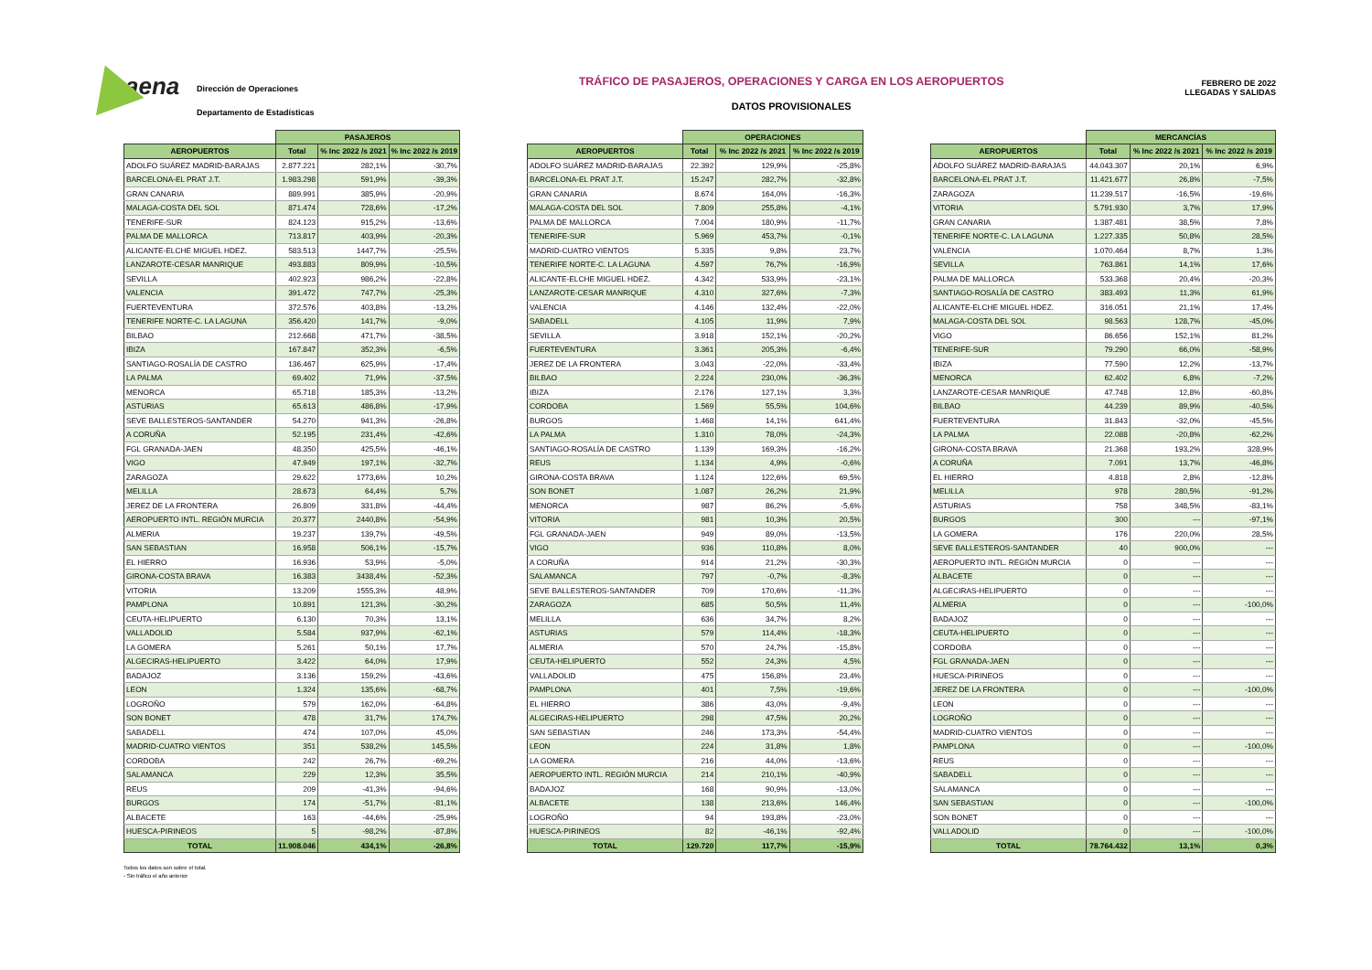aena
Dirección de Operaciones
Departamento de Estadísticas
TRÁFICO DE PASAJEROS, OPERACIONES Y CARGA EN LOS AEROPUERTOS
DATOS PROVISIONALES
FEBRERO DE 2022
LLEGADAS Y SALIDAS
| | PASAJEROS | | |
| --- | --- | --- | --- |
| AEROPUERTOS | Total | % Inc 2022 /s 2021 | % Inc 2022 /s 2019 |
| ADOLFO SUÁREZ MADRID-BARAJAS | 2.877.221 | 282,1% | -30,7% |
| BARCELONA-EL PRAT J.T. | 1.983.298 | 591,9% | -39,3% |
| GRAN CANARIA | 889.991 | 385,9% | -20,9% |
| MALAGA-COSTA DEL SOL | 871.474 | 728,6% | -17,2% |
| TENERIFE-SUR | 824.123 | 915,2% | -13,6% |
| PALMA DE MALLORCA | 713.817 | 403,9% | -20,3% |
| ALICANTE-ELCHE MIGUEL HDEZ. | 583.513 | 1447,7% | -25,5% |
| LANZAROTE-CESAR MANRIQUE | 493.883 | 809,9% | -10,5% |
| SEVILLA | 402.923 | 986,2% | -22,8% |
| VALENCIA | 391.472 | 747,7% | -25,3% |
| FUERTEVENTURA | 372.576 | 403,8% | -13,2% |
| TENERIFE NORTE-C. LA LAGUNA | 356.420 | 141,7% | -9,0% |
| BILBAO | 212.668 | 471,7% | -38,5% |
| IBIZA | 167.847 | 352,3% | -6,5% |
| SANTIAGO-ROSALÍA DE CASTRO | 136.467 | 625,9% | -17,4% |
| LA PALMA | 69.402 | 71,9% | -37,5% |
| MENORCA | 65.718 | 185,3% | -13,2% |
| ASTURIAS | 65.613 | 486,8% | -17,9% |
| SEVE BALLESTEROS-SANTANDER | 54.270 | 941,3% | -26,8% |
| A CORUÑA | 52.195 | 231,4% | -42,6% |
| FGL GRANADA-JAEN | 48.350 | 425,5% | -46,1% |
| VIGO | 47.949 | 197,1% | -32,7% |
| ZARAGOZA | 29.622 | 1773,6% | 10,2% |
| MELILLA | 28.673 | 64,4% | 5,7% |
| JEREZ DE LA FRONTERA | 26.809 | 331,8% | -44,4% |
| AEROPUERTO INTL. REGIÓN MURCIA | 20.377 | 2440,8% | -54,9% |
| ALMERIA | 19.237 | 139,7% | -49,5% |
| SAN SEBASTIAN | 16.958 | 506,1% | -15,7% |
| EL HIERRO | 16.936 | 53,9% | -5,0% |
| GIRONA-COSTA BRAVA | 16.383 | 3438,4% | -52,3% |
| VITORIA | 13.209 | 1555,3% | 48,9% |
| PAMPLONA | 10.891 | 121,3% | -30,2% |
| CEUTA-HELIPUERTO | 6.130 | 70,3% | 13,1% |
| VALLADOLID | 5.584 | 937,9% | -62,1% |
| LA GOMERA | 5.261 | 50,1% | 17,7% |
| ALGECIRAS-HELIPUERTO | 3.422 | 64,0% | 17,9% |
| BADAJOZ | 3.136 | 159,2% | -43,6% |
| LEON | 1.324 | 135,6% | -68,7% |
| LOGROÑO | 579 | 162,0% | -64,8% |
| SON BONET | 478 | 31,7% | 174,7% |
| SABADELL | 474 | 107,0% | 45,0% |
| MADRID-CUATRO VIENTOS | 351 | 538,2% | 145,5% |
| CORDOBA | 242 | 26,7% | -69,2% |
| SALAMANCA | 229 | 12,3% | 35,5% |
| REUS | 209 | -41,3% | -94,6% |
| BURGOS | 174 | -51,7% | -81,1% |
| ALBACETE | 163 | -44,6% | -25,9% |
| HUESCA-PIRINEOS | 5 | -98,2% | -87,8% |
| TOTAL | 11.908.046 | 434,1% | -26,8% |
| | OPERACIONES | | |
| --- | --- | --- | --- |
| AEROPUERTOS | Total | % Inc 2022 /s 2021 | % Inc 2022 /s 2019 |
| ADOLFO SUÁREZ MADRID-BARAJAS | 22.392 | 129,9% | -25,8% |
| BARCELONA-EL PRAT J.T. | 15.247 | 282,7% | -32,8% |
| GRAN CANARIA | 8.674 | 164,0% | -16,3% |
| MALAGA-COSTA DEL SOL | 7.809 | 255,8% | -4,1% |
| PALMA DE MALLORCA | 7.004 | 180,9% | -11,7% |
| TENERIFE-SUR | 5.969 | 453,7% | -0,1% |
| MADRID-CUATRO VIENTOS | 5.335 | 9,8% | 23,7% |
| TENERIFE NORTE-C. LA LAGUNA | 4.597 | 76,7% | -16,9% |
| ALICANTE-ELCHE MIGUEL HDEZ. | 4.342 | 533,9% | -23,1% |
| LANZAROTE-CESAR MANRIQUE | 4.310 | 327,6% | -7,3% |
| VALENCIA | 4.146 | 132,4% | -22,0% |
| SABADELL | 4.105 | 11,9% | 7,9% |
| SEVILLA | 3.918 | 152,1% | -20,2% |
| FUERTEVENTURA | 3.361 | 205,3% | -6,4% |
| JEREZ DE LA FRONTERA | 3.043 | -22,0% | -33,4% |
| BILBAO | 2.224 | 230,0% | -36,3% |
| IBIZA | 2.176 | 127,1% | 3,3% |
| CORDOBA | 1.569 | 55,5% | 104,6% |
| BURGOS | 1.468 | 14,1% | 641,4% |
| LA PALMA | 1.310 | 78,0% | -24,3% |
| SANTIAGO-ROSALÍA DE CASTRO | 1.139 | 169,3% | -16,2% |
| REUS | 1.134 | 4,9% | -0,6% |
| GIRONA-COSTA BRAVA | 1.124 | 122,6% | 69,5% |
| SON BONET | 1.087 | 26,2% | 21,9% |
| MENORCA | 987 | 86,2% | -5,6% |
| VITORIA | 981 | 10,3% | 20,5% |
| FGL GRANADA-JAEN | 949 | 89,0% | -13,5% |
| VIGO | 936 | 110,8% | 8,0% |
| A CORUÑA | 914 | 21,2% | -30,3% |
| SALAMANCA | 797 | -0,7% | -8,3% |
| SEVE BALLESTEROS-SANTANDER | 709 | 170,6% | -11,3% |
| ZARAGOZA | 685 | 50,5% | 11,4% |
| MELILLA | 636 | 34,7% | 8,2% |
| ASTURIAS | 579 | 114,4% | -18,3% |
| ALMERIA | 570 | 24,7% | -15,8% |
| CEUTA-HELIPUERTO | 552 | 24,3% | 4,5% |
| VALLADOLID | 475 | 156,8% | 23,4% |
| PAMPLONA | 401 | 7,5% | -19,6% |
| EL HIERRO | 386 | 43,0% | -9,4% |
| ALGECIRAS-HELIPUERTO | 298 | 47,5% | 20,2% |
| SAN SEBASTIAN | 246 | 173,3% | -54,4% |
| LEON | 224 | 31,8% | 1,8% |
| LA GOMERA | 216 | 44,0% | -13,6% |
| AEROPUERTO INTL. REGIÓN MURCIA | 214 | 210,1% | -40,9% |
| BADAJOZ | 168 | 90,9% | -13,0% |
| ALBACETE | 138 | 213,6% | 146,4% |
| LOGROÑO | 94 | 193,8% | -23,0% |
| HUESCA-PIRINEOS | 82 | -46,1% | -92,4% |
| TOTAL | 129.720 | 117,7% | -15,9% |
| | MERCANCÍAS | | |
| --- | --- | --- | --- |
| AEROPUERTOS | Total | % Inc 2022 /s 2021 | % Inc 2022 /s 2019 |
| ADOLFO SUÁREZ MADRID-BARAJAS | 44.043.307 | 20,1% | 6,9% |
| BARCELONA-EL PRAT J.T. | 11.421.677 | 26,8% | -7,5% |
| ZARAGOZA | 11.239.517 | -16,5% | -19,6% |
| VITORIA | 5.791.930 | 3,7% | 17,9% |
| GRAN CANARIA | 1.387.481 | 38,5% | 7,8% |
| TENERIFE NORTE-C. LA LAGUNA | 1.227.335 | 50,8% | 28,5% |
| VALENCIA | 1.070.464 | 8,7% | 1,3% |
| SEVILLA | 763.861 | 14,1% | 17,6% |
| PALMA DE MALLORCA | 533.368 | 20,4% | -20,3% |
| SANTIAGO-ROSALÍA DE CASTRO | 383.493 | 11,3% | 61,9% |
| ALICANTE-ELCHE MIGUEL HDEZ. | 316.051 | 21,1% | 17,4% |
| MALAGA-COSTA DEL SOL | 98.563 | 128,7% | -45,0% |
| VIGO | 86.656 | 152,1% | 81,2% |
| TENERIFE-SUR | 79.290 | 66,0% | -58,9% |
| IBIZA | 77.590 | 12,2% | -13,7% |
| MENORCA | 62.402 | 6,8% | -7,2% |
| LANZAROTE-CESAR MANRIQUE | 47.748 | 12,8% | -60,8% |
| BILBAO | 44.239 | 89,9% | -40,5% |
| FUERTEVENTURA | 31.843 | -32,0% | -45,5% |
| LA PALMA | 22.088 | -20,8% | -62,2% |
| GIRONA-COSTA BRAVA | 21.368 | 193,2% | 328,9% |
| A CORUÑA | 7.091 | 13,7% | -46,8% |
| EL HIERRO | 4.818 | 2,8% | -12,8% |
| MELILLA | 978 | 280,5% | -91,2% |
| ASTURIAS | 758 | 348,5% | -83,1% |
| BURGOS | 300 | --- | -97,1% |
| LA GOMERA | 176 | 220,0% | 28,5% |
| SEVE BALLESTEROS-SANTANDER | 40 | 900,0% | --- |
| AEROPUERTO INTL. REGIÓN MURCIA | 0 | --- | --- |
| ALBACETE | 0 | --- | --- |
| ALGECIRAS-HELIPUERTO | 0 | --- | --- |
| ALMERIA | 0 | --- | -100,0% |
| BADAJOZ | 0 | --- | --- |
| CEUTA-HELIPUERTO | 0 | --- | --- |
| CORDOBA | 0 | --- | --- |
| FGL GRANADA-JAEN | 0 | --- | --- |
| HUESCA-PIRINEOS | 0 | --- | --- |
| JEREZ DE LA FRONTERA | 0 | --- | -100,0% |
| LEON | 0 | --- | --- |
| LOGROÑO | 0 | --- | --- |
| MADRID-CUATRO VIENTOS | 0 | --- | --- |
| PAMPLONA | 0 | --- | -100,0% |
| REUS | 0 | --- | --- |
| SABADELL | 0 | --- | --- |
| SALAMANCA | 0 | --- | --- |
| SAN SEBASTIAN | 0 | --- | -100,0% |
| SON BONET | 0 | --- | --- |
| VALLADOLID | 0 | --- | -100,0% |
| TOTAL | 78.764.432 | 13,1% | 0,3% |
Todos los datos son sobre el total.
- Sin tráfico el año anterior